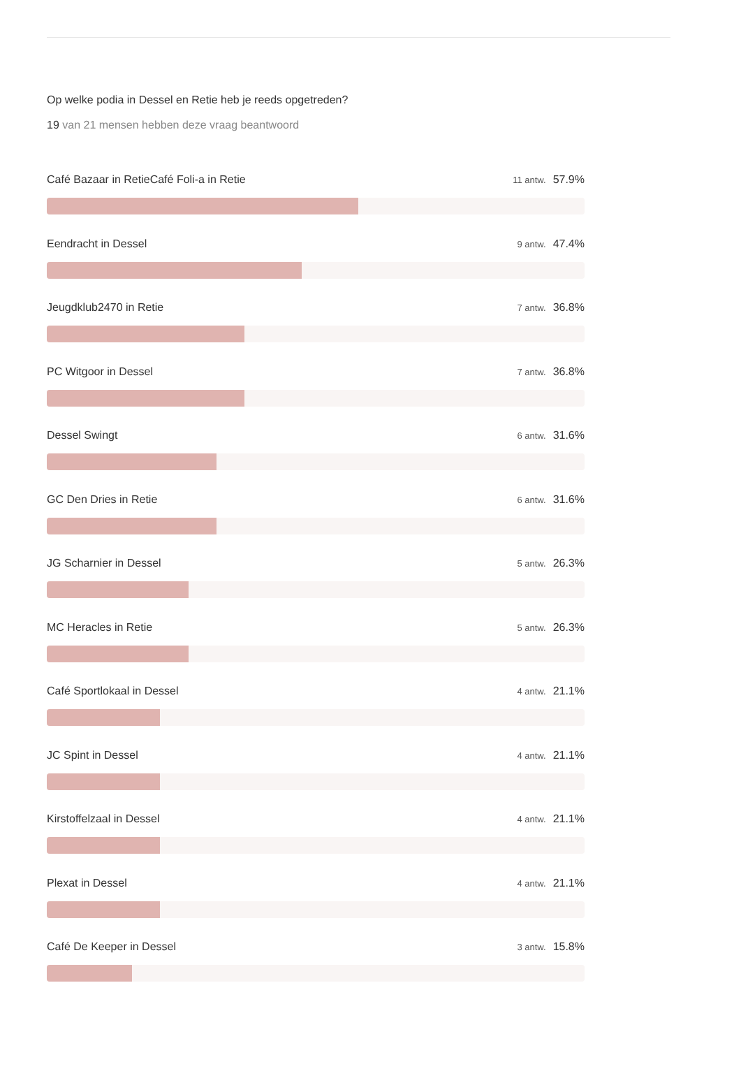Op welke podia in Dessel en Retie heb je reeds opgetreden?
19 van 21 mensen hebben deze vraag beantwoord
Café Bazaar in RetieCafé Foli-a in Retie 11 antw. 57.9%
Eendracht in Dessel 9 antw. 47.4%
Jeugdklub2470 in Retie 7 antw. 36.8%
PC Witgoor in Dessel 7 antw. 36.8%
Dessel Swingt 6 antw. 31.6%
GC Den Dries in Retie 6 antw. 31.6%
JG Scharnier in Dessel 5 antw. 26.3%
MC Heracles in Retie 5 antw. 26.3%
Café Sportlokaal in Dessel 4 antw. 21.1%
JC Spint in Dessel 4 antw. 21.1%
Kirstoffelzaal in Dessel 4 antw. 21.1%
Plexat in Dessel 4 antw. 21.1%
Café De Keeper in Dessel 3 antw. 15.8%